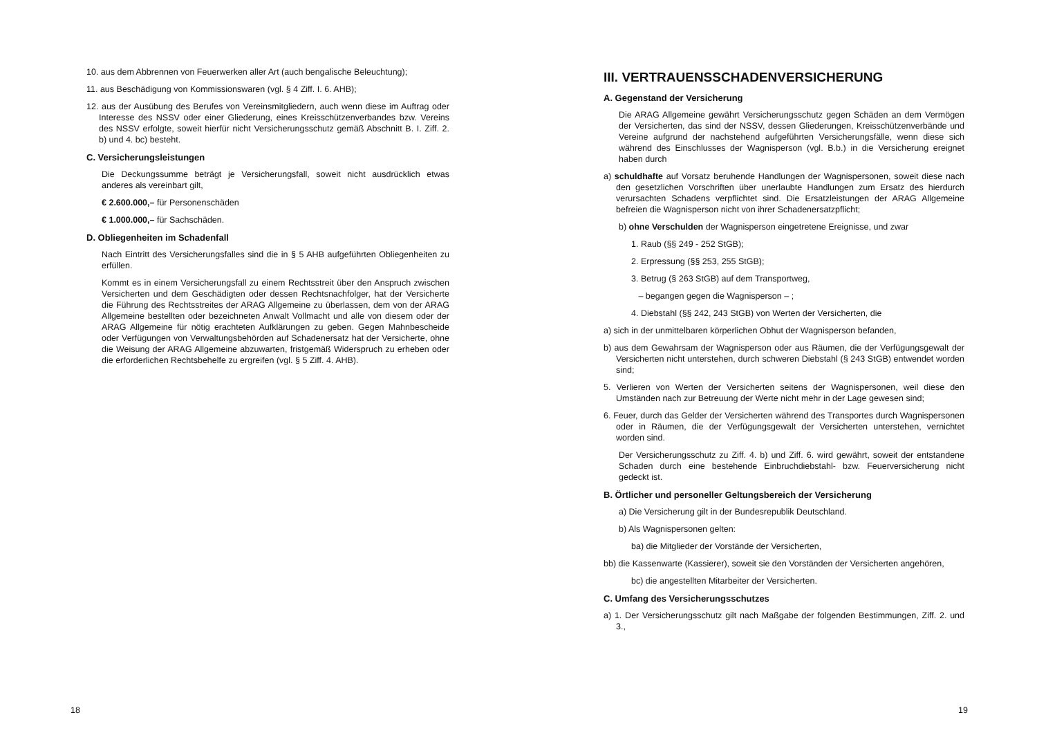10. aus dem Abbrennen von Feuerwerken aller Art (auch bengalische Beleuchtung);
11. aus Beschädigung von Kommissionswaren (vgl. § 4 Ziff. I. 6. AHB);
12. aus der Ausübung des Berufes von Vereinsmitgliedern, auch wenn diese im Auftrag oder Interesse des NSSV oder einer Gliederung, eines Kreisschützenverbandes bzw. Vereins des NSSV erfolgte, soweit hierfür nicht Versicherungsschutz gemäß Abschnitt B. I. Ziff. 2. b) und 4. bc) besteht.
C. Versicherungsleistungen
Die Deckungssumme beträgt je Versicherungsfall, soweit nicht ausdrücklich etwas anderes als vereinbart gilt,
€ 2.600.000,– für Personenschäden
€ 1.000.000,– für Sachschäden.
D. Obliegenheiten im Schadenfall
Nach Eintritt des Versicherungsfalles sind die in § 5 AHB aufgeführten Obliegenheiten zu erfüllen.
Kommt es in einem Versicherungsfall zu einem Rechtsstreit über den Anspruch zwischen Versicherten und dem Geschädigten oder dessen Rechtsnachfolger, hat der Versicherte die Führung des Rechtsstreites der ARAG Allgemeine zu überlassen, dem von der ARAG Allgemeine bestellten oder bezeichneten Anwalt Vollmacht und alle von diesem oder der ARAG Allgemeine für nötig erachteten Aufklärungen zu geben. Gegen Mahnbescheide oder Verfügungen von Verwaltungsbehörden auf Schadenersatz hat der Versicherte, ohne die Weisung der ARAG Allgemeine abzuwarten, fristgemäß Widerspruch zu erheben oder die erforderlichen Rechtsbehelfe zu ergreifen (vgl. § 5 Ziff. 4. AHB).
18
III. VERTRAUENSSCHADENVERSICHERUNG
A. Gegenstand der Versicherung
Die ARAG Allgemeine gewährt Versicherungsschutz gegen Schäden an dem Vermögen der Versicherten, das sind der NSSV, dessen Gliederungen, Kreisschützenverbände und Vereine aufgrund der nachstehend aufgeführten Versicherungsfälle, wenn diese sich während des Einschlusses der Wagnisperson (vgl. B.b.) in die Versicherung ereignet haben durch
a) schuldhafte auf Vorsatz beruhende Handlungen der Wagnispersonen, soweit diese nach den gesetzlichen Vorschriften über unerlaubte Handlungen zum Ersatz des hierdurch verursachten Schadens verpflichtet sind. Die Ersatzleistungen der ARAG Allgemeine befreien die Wagnisperson nicht von ihrer Schadenersatzpflicht;
b) ohne Verschulden der Wagnisperson eingetretene Ereignisse, und zwar
1. Raub (§§ 249 - 252 StGB);
2. Erpressung (§§ 253, 255 StGB);
3. Betrug (§ 263 StGB) auf dem Transportweg,
– begangen gegen die Wagnisperson – ;
4. Diebstahl (§§ 242, 243 StGB) von Werten der Versicherten, die
a) sich in der unmittelbaren körperlichen Obhut der Wagnisperson befanden,
b) aus dem Gewahrsam der Wagnisperson oder aus Räumen, die der Verfügungsgewalt der Versicherten nicht unterstehen, durch schweren Diebstahl (§ 243 StGB) entwendet worden sind;
5. Verlieren von Werten der Versicherten seitens der Wagnispersonen, weil diese den Umständen nach zur Betreuung der Werte nicht mehr in der Lage gewesen sind;
6. Feuer, durch das Gelder der Versicherten während des Transportes durch Wagnispersonen oder in Räumen, die der Verfügungsgewalt der Versicherten unterstehen, vernichtet worden sind.
Der Versicherungsschutz zu Ziff. 4. b) und Ziff. 6. wird gewährt, soweit der entstandene Schaden durch eine bestehende Einbruchdiebstahl- bzw. Feuerversicherung nicht gedeckt ist.
B. Örtlicher und personeller Geltungsbereich der Versicherung
a) Die Versicherung gilt in der Bundesrepublik Deutschland.
b) Als Wagnispersonen gelten:
ba) die Mitglieder der Vorstände der Versicherten,
bb) die Kassenwarte (Kassierer), soweit sie den Vorständen der Versicherten angehören,
bc) die angestellten Mitarbeiter der Versicherten.
C. Umfang des Versicherungsschutzes
a) 1. Der Versicherungsschutz gilt nach Maßgabe der folgenden Bestimmungen, Ziff. 2. und 3.,
19